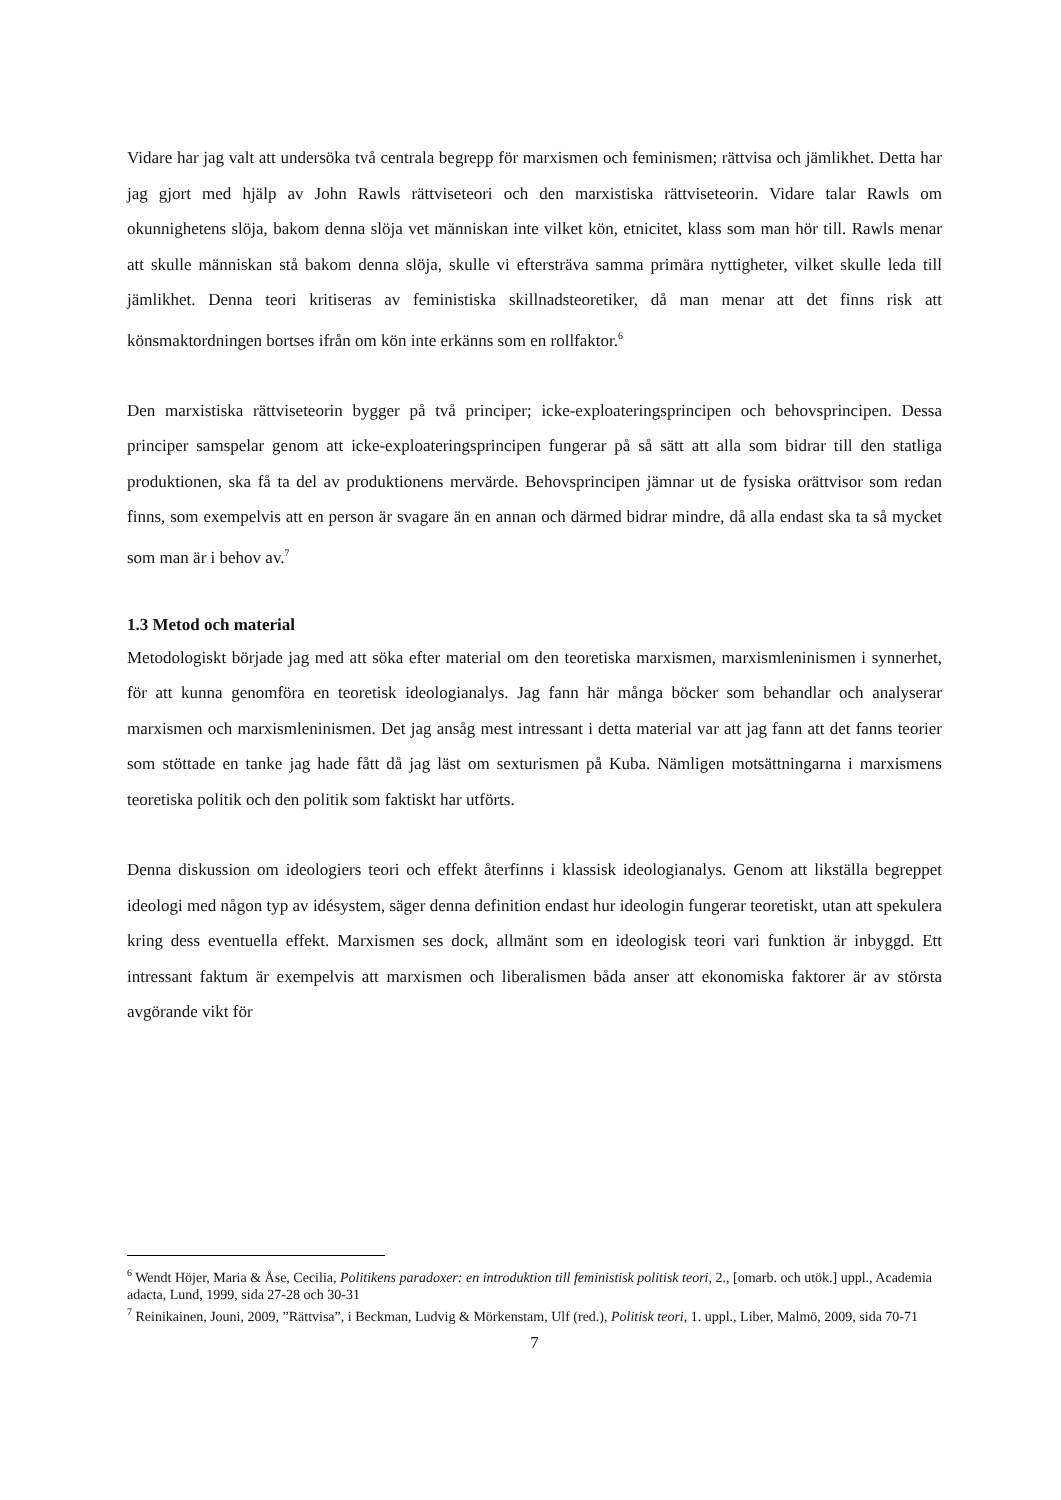Vidare har jag valt att undersöka två centrala begrepp för marxismen och feminismen; rättvisa och jämlikhet. Detta har jag gjort med hjälp av John Rawls rättviseteori och den marxistiska rättviseteorin. Vidare talar Rawls om okunnighetens slöja, bakom denna slöja vet människan inte vilket kön, etnicitet, klass som man hör till. Rawls menar att skulle människan stå bakom denna slöja, skulle vi eftersträva samma primära nyttigheter, vilket skulle leda till jämlikhet. Denna teori kritiseras av feministiska skillnadsteoretiker, då man menar att det finns risk att könsmaktordningen bortses ifrån om kön inte erkänns som en rollfaktor.<sup>6</sup>
Den marxistiska rättviseteorin bygger på två principer; icke-exploateringsprincipen och behovsprincipen. Dessa principer samspelar genom att icke-exploateringsprincipen fungerar på så sätt att alla som bidrar till den statliga produktionen, ska få ta del av produktionens mervärde. Behovsprincipen jämnar ut de fysiska orättvisor som redan finns, som exempelvis att en person är svagare än en annan och därmed bidrar mindre, då alla endast ska ta så mycket som man är i behov av.<sup>7</sup>
1.3 Metod och material
Metodologiskt började jag med att söka efter material om den teoretiska marxismen, marxismleninismen i synnerhet, för att kunna genomföra en teoretisk ideologianalys. Jag fann här många böcker som behandlar och analyserar marxismen och marxismleninismen. Det jag ansåg mest intressant i detta material var att jag fann att det fanns teorier som stöttade en tanke jag hade fått då jag läst om sexturismen på Kuba. Nämligen motsättningarna i marxismens teoretiska politik och den politik som faktiskt har utförts.
Denna diskussion om ideologiers teori och effekt återfinns i klassisk ideologianalys. Genom att likställa begreppet ideologi med någon typ av idésystem, säger denna definition endast hur ideologin fungerar teoretiskt, utan att spekulera kring dess eventuella effekt. Marxismen ses dock, allmänt som en ideologisk teori vari funktion är inbyggd. Ett intressant faktum är exempelvis att marxismen och liberalismen båda anser att ekonomiska faktorer är av största avgörande vikt för
<sup>6</sup> Wendt Höjer, Maria & Åse, Cecilia, Politikens paradoxer: en introduktion till feministisk politisk teori, 2., [omarb. och utök.] uppl., Academia adacta, Lund, 1999, sida 27-28 och 30-31
<sup>7</sup> Reinikainen, Jouni, 2009, ”Rättvisa”, i Beckman, Ludvig & Mörkenstam, Ulf (red.), Politisk teori, 1. uppl., Liber, Malmö, 2009, sida 70-71
7